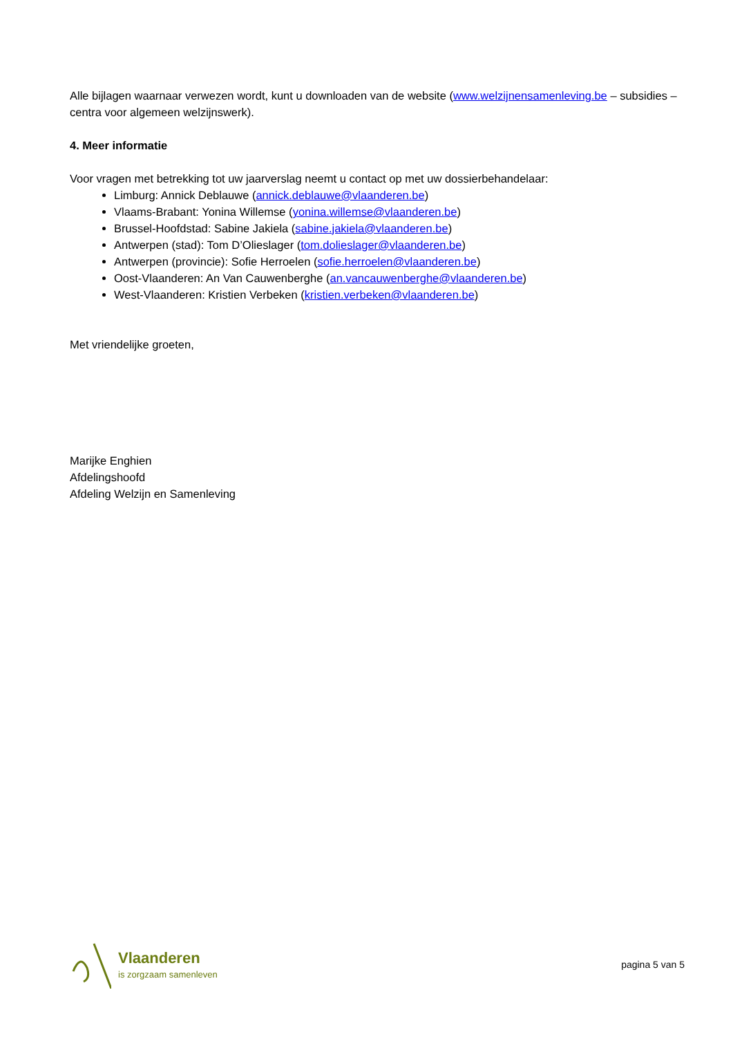Alle bijlagen waarnaar verwezen wordt, kunt u downloaden van de website (www.welzijnensamenleving.be – subsidies – centra voor algemeen welzijnswerk).
4. Meer informatie
Voor vragen met betrekking tot uw jaarverslag neemt u contact op met uw dossierbehandelaar:
Limburg: Annick Deblauwe (annick.deblauwe@vlaanderen.be)
Vlaams-Brabant: Yonina Willemse (yonina.willemse@vlaanderen.be)
Brussel-Hoofdstad: Sabine Jakiela (sabine.jakiela@vlaanderen.be)
Antwerpen (stad): Tom D’Olieslager (tom.dolieslager@vlaanderen.be)
Antwerpen (provincie): Sofie Herroelen (sofie.herroelen@vlaanderen.be)
Oost-Vlaanderen: An Van Cauwenberghe (an.vancauwenberghe@vlaanderen.be)
West-Vlaanderen: Kristien Verbeken (kristien.verbeken@vlaanderen.be)
Met vriendelijke groeten,
Marijke Enghien
Afdelingshoofd
Afdeling Welzijn en Samenleving
Vlaanderen
is zorgzaam samenleven
pagina 5 van 5